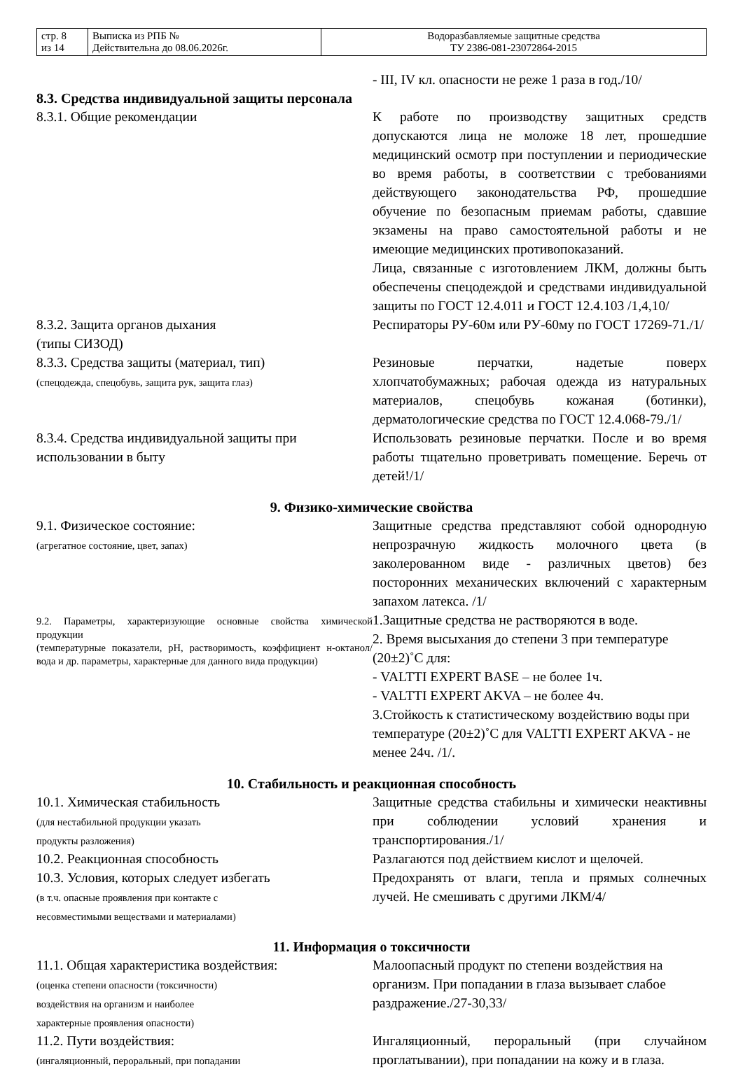| стр. 8 из 14 | Выписка из РПБ № Действительна до 08.06.2026г. | Водоразбавляемые защитные средства ТУ 2386-081-23072864-2015 |
- III, IV кл. опасности не реже 1 раза в год./10/
8.3. Средства индивидуальной защиты персонала
8.3.1. Общие рекомендации К работе по производству защитных средств допускаются лица не моложе 18 лет, прошедшие медицинский осмотр при поступлении и периодические во время работы, в соответствии с требованиями действующего законодательства РФ, прошедшие обучение по безопасным приемам работы, сдавшие экзамены на право самостоятельной работы и не имеющие медицинских противопоказаний.
Лица, связанные с изготовлением ЛКМ, должны быть обеспечены спецодеждой и средствами индивидуальной защиты по ГОСТ 12.4.011 и ГОСТ 12.4.103 /1,4,10/
8.3.2. Защита органов дыхания
(типы СИЗОД)
Респираторы РУ-60м или РУ-60му по ГОСТ 17269-71./1/
8.3.3. Средства защиты (материал, тип)
(спецодежда, спецобувь, защита рук, защита глаз)
Резиновые перчатки, надетые поверх хлопчатобумажных; рабочая одежда из натуральных материалов, спецобувь кожаная (ботинки), дерматологические средства по ГОСТ 12.4.068-79./1/
8.3.4. Средства индивидуальной защиты при использовании в быту
Использовать резиновые перчатки. После и во время работы тщательно проветривать помещение. Беречь от детей!/1/
9. Физико-химические свойства
9.1. Физическое состояние:
(агрегатное состояние, цвет, запах)
Защитные средства представляют собой однородную непрозрачную жидкость молочного цвета (в заколерованном виде - различных цветов) без посторонних механических включений с характерным запахом латекса. /1/
9.2. Параметры, характеризующие основные свойства химической продукции
(температурные показатели, pH, растворимость, коэффициент н-октанол/вода и др. параметры, характерные для данного вида продукции)
1.Защитные средства не растворяются в воде.
2. Время высыхания до степени 3 при температуре (20±2)˚С для:
- VALTTI EXPERT BASE – не более 1ч.
- VALTTI EXPERT AKVA – не более 4ч.
3.Стойкость к статистическому воздействию воды при температуре (20±2)˚С для VALTTI EXPERT AKVA - не менее 24ч. /1/.
10. Стабильность и реакционная способность
10.1. Химическая стабильность
(для нестабильной продукции указать
продукты разложения)
Защитные средства стабильны и химически неактивны при соблюдении условий хранения и транспортирования./1/
10.2. Реакционная способность Разлагаются под действием кислот и щелочей.
10.3. Условия, которых следует избегать
(в т.ч. опасные проявления при контакте с
несовместимыми веществами и материалами)
Предохранять от влаги, тепла и прямых солнечных лучей. Не смешивать с другими ЛКМ/4/
11. Информация о токсичности
11.1. Общая характеристика воздействия:
(оценка степени опасности (токсичности)
воздействия на организм и наиболее
характерные проявления опасности)
Малоопасный продукт по степени воздействия на организм. При попадании в глаза вызывает слабое раздражение./27-30,33/
11.2. Пути воздействия:
(ингаляционный, пероральный, при попадании
Ингаляционный, пероральный (при случайном проглатывании), при попадании на кожу и в глаза.